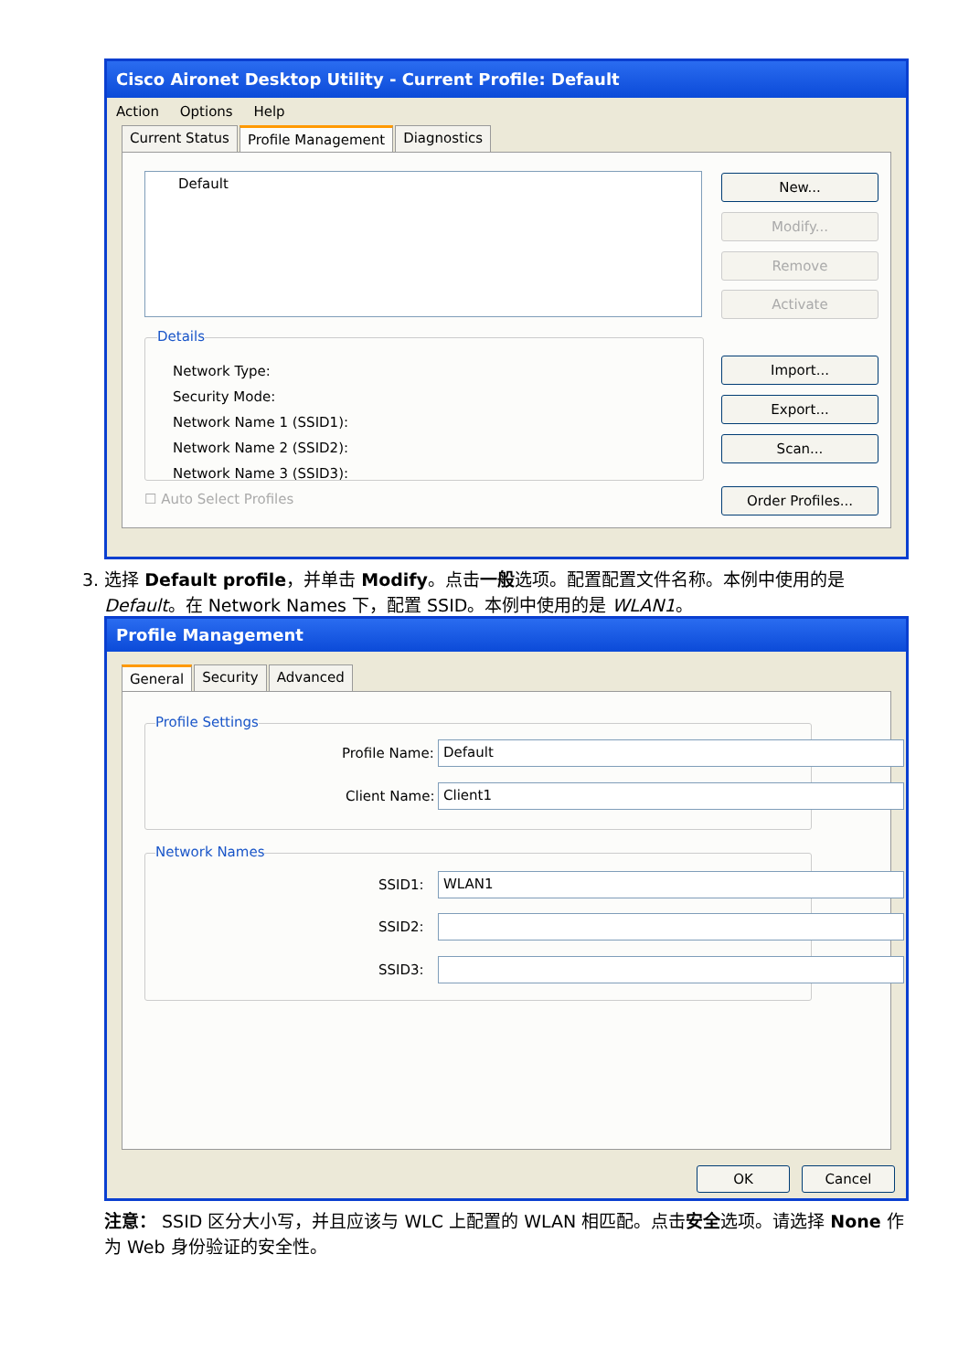Cisco Aironet Desktop Utility - Current Profile: Default
Action Options Help
Current Status Profile Management Diagnostics
Default New...
Modify...
Remove
Activate
Details
Network Type:
Security Mode:
Network Name 1 (SSID1):
Network Name 2 (SSID2):
Network Name 3 (SSID3):
Import...
Export...
Scan...
Order Profiles...
☐ Auto Select Profiles
3. 选择 Default profile，并单击 Modify。点击一般选项。配置配置文件名称。本例中使用的是
Default。在 Network Names 下，配置 SSID。本例中使用的是 WLAN1。
Profile Management
General Security Advanced
Profile Settings
Profile Name: Default
Client Name: Client1
Network Names
SSID1: WLAN1
SSID2:
SSID3:
OK Cancel
注意： SSID 区分大小写，并且应该与 WLC 上配置的 WLAN 相匹配。点击安全选项。请选择 None 作为 Web 身份验证的安全性。